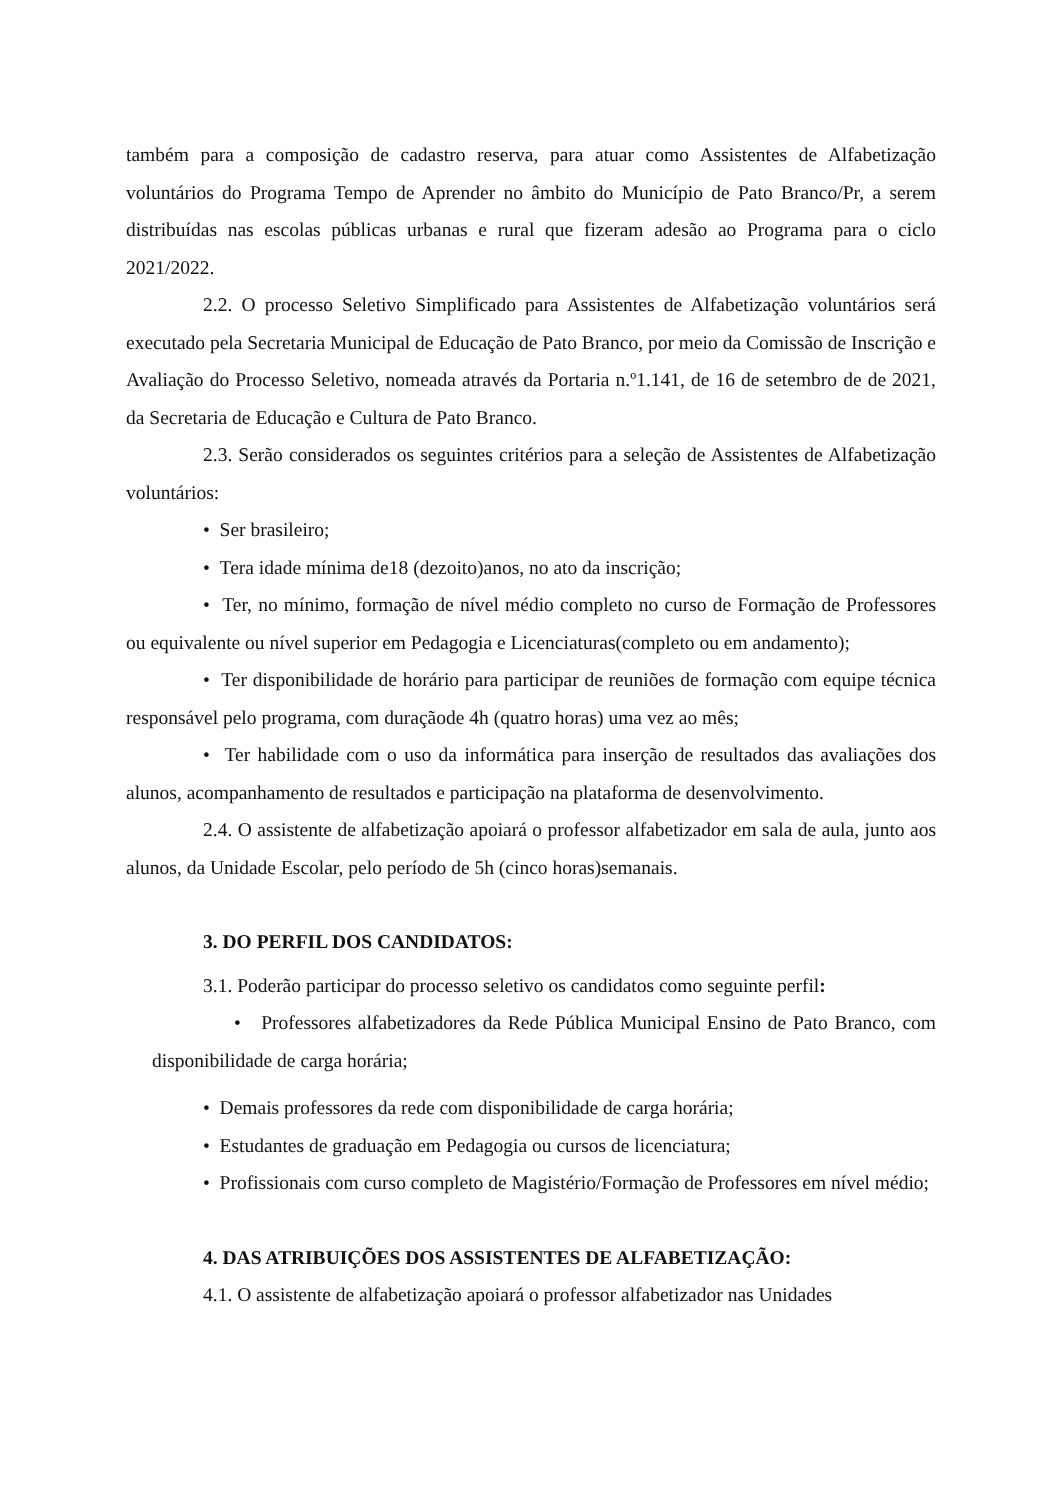também para a composição de cadastro reserva, para atuar como Assistentes de Alfabetização voluntários do Programa Tempo de Aprender no âmbito do Município de Pato Branco/Pr, a serem distribuídas nas escolas públicas urbanas e rural que fizeram adesão ao Programa para o ciclo 2021/2022.
2.2. O processo Seletivo Simplificado para Assistentes de Alfabetização voluntários será executado pela Secretaria Municipal de Educação de Pato Branco, por meio da Comissão de Inscrição e Avaliação do Processo Seletivo, nomeada através da Portaria n.º1.141, de 16 de setembro de de 2021, da Secretaria de Educação e Cultura de Pato Branco.
2.3. Serão considerados os seguintes critérios para a seleção de Assistentes de Alfabetização voluntários:
• Ser brasileiro;
• Tera idade mínima de18 (dezoito)anos, no ato da inscrição;
• Ter, no mínimo, formação de nível médio completo no curso de Formação de Professores ou equivalente ou nível superior em Pedagogia e Licenciaturas(completo ou em andamento);
• Ter disponibilidade de horário para participar de reuniões de formação com equipe técnica responsável pelo programa, com duraçãode 4h (quatro horas) uma vez ao mês;
• Ter habilidade com o uso da informática para inserção de resultados das avaliações dos alunos, acompanhamento de resultados e participação na plataforma de desenvolvimento.
2.4. O assistente de alfabetização apoiará o professor alfabetizador em sala de aula, junto aos alunos, da Unidade Escolar, pelo período de 5h (cinco horas)semanais.
3. DO PERFIL DOS CANDIDATOS:
3.1. Poderão participar do processo seletivo os candidatos como seguinte perfil:
• Professores alfabetizadores da Rede Pública Municipal Ensino de Pato Branco, com disponibilidade de carga horária;
• Demais professores da rede com disponibilidade de carga horária;
• Estudantes de graduação em Pedagogia ou cursos de licenciatura;
• Profissionais com curso completo de Magistério/Formação de Professores em nível médio;
4. DAS ATRIBUIÇÕES DOS ASSISTENTES DE ALFABETIZAÇÃO:
4.1. O assistente de alfabetização apoiará o professor alfabetizador nas Unidades